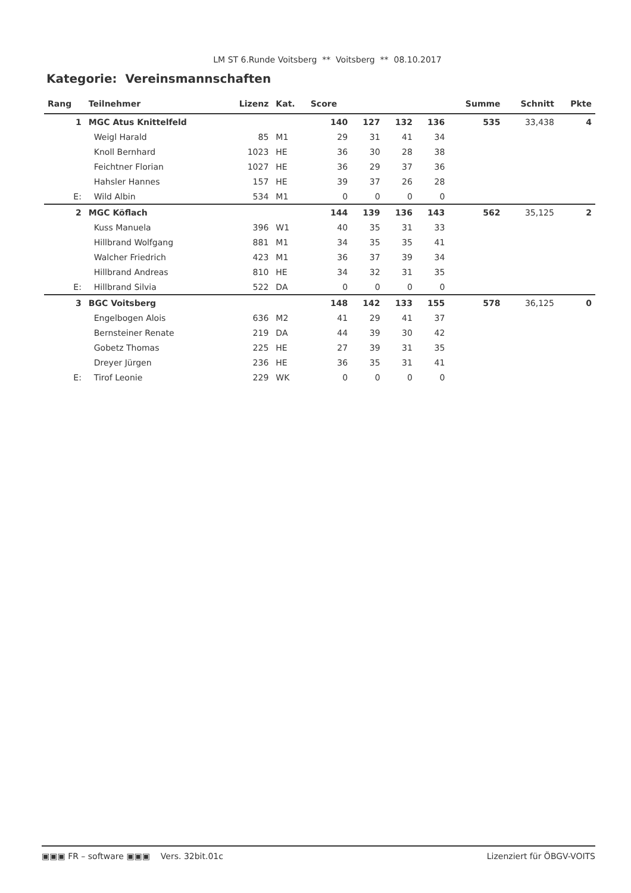LM ST 6.Runde Voitsberg ** Voitsberg ** 08.10.2017
Kategorie: Vereinsmannschaften
| Rang | Teilnehmer | Lizenz | Kat. | Score | | | | Summe | Schnitt | Pkte |
| --- | --- | --- | --- | --- | --- | --- | --- | --- | --- | --- |
| 1 | MGC Atus Knittelfeld | | | 140 | 127 | 132 | 136 | 535 | 33,438 | 4 |
| | Weigl Harald | 85 | M1 | 29 | 31 | 41 | 34 | | | |
| | Knoll Bernhard | 1023 | HE | 36 | 30 | 28 | 38 | | | |
| | Feichtner Florian | 1027 | HE | 36 | 29 | 37 | 36 | | | |
| | Hahsler Hannes | 157 | HE | 39 | 37 | 26 | 28 | | | |
| E: | Wild Albin | 534 | M1 | 0 | 0 | 0 | 0 | | | |
| 2 | MGC Köflach | | | 144 | 139 | 136 | 143 | 562 | 35,125 | 2 |
| | Kuss Manuela | 396 | W1 | 40 | 35 | 31 | 33 | | | |
| | Hillbrand Wolfgang | 881 | M1 | 34 | 35 | 35 | 41 | | | |
| | Walcher Friedrich | 423 | M1 | 36 | 37 | 39 | 34 | | | |
| | Hillbrand Andreas | 810 | HE | 34 | 32 | 31 | 35 | | | |
| E: | Hillbrand Silvia | 522 | DA | 0 | 0 | 0 | 0 | | | |
| 3 | BGC Voitsberg | | | 148 | 142 | 133 | 155 | 578 | 36,125 | 0 |
| | Engelbogen Alois | 636 | M2 | 41 | 29 | 41 | 37 | | | |
| | Bernsteiner Renate | 219 | DA | 44 | 39 | 30 | 42 | | | |
| | Gobetz Thomas | 225 | HE | 27 | 39 | 31 | 35 | | | |
| | Dreyer Jürgen | 236 | HE | 36 | 35 | 31 | 41 | | | |
| E: | Tirof Leonie | 229 | WK | 0 | 0 | 0 | 0 | | | |
▣▣▣ FR – software ▣▣▣ Vers. 32bit.01c Lizenziert für ÖBGV-VOITS